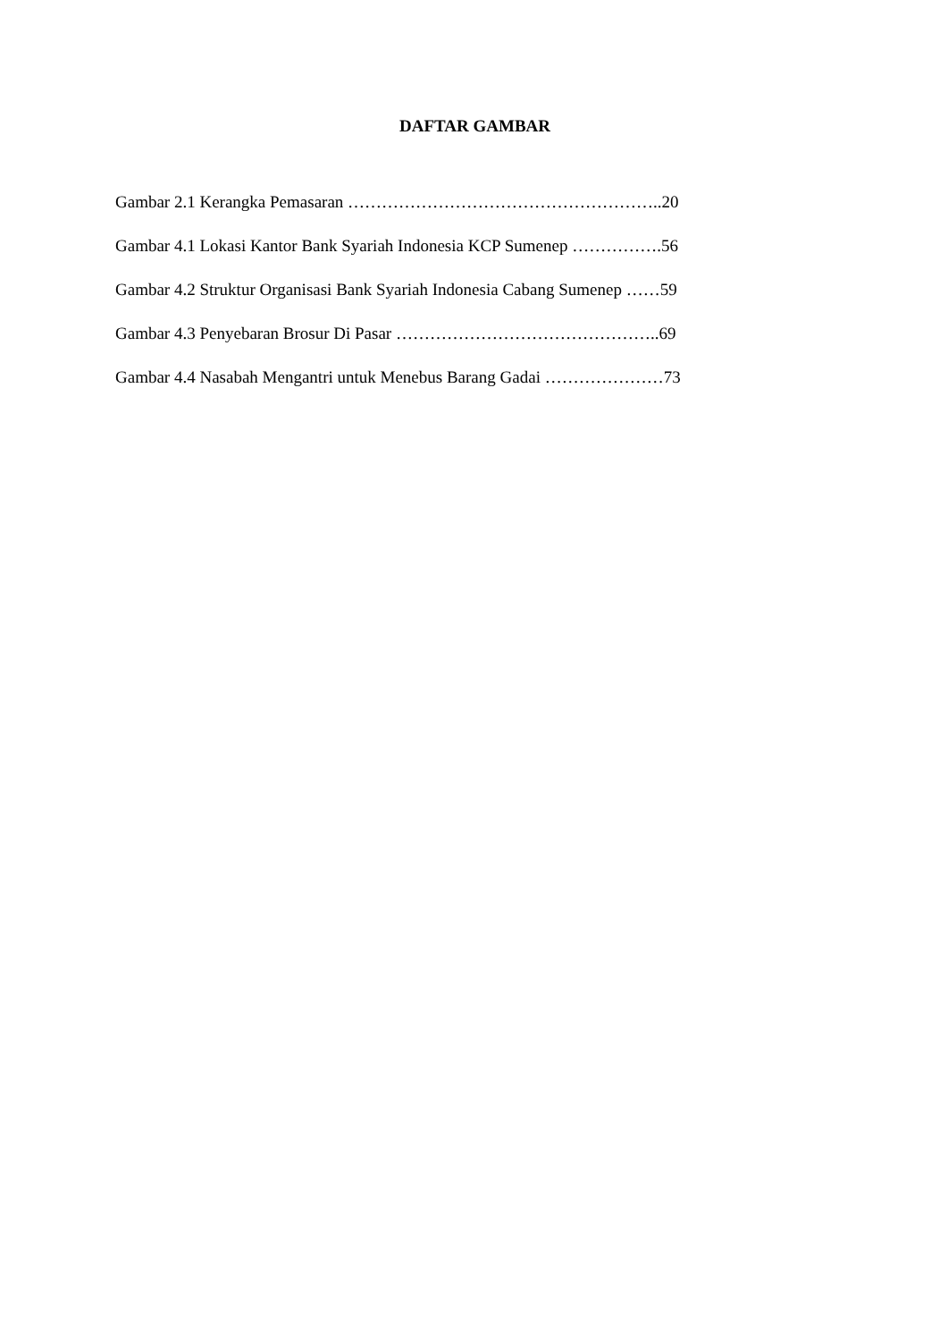DAFTAR GAMBAR
Gambar 2.1 Kerangka Pemasaran ………………………………………………..20
Gambar 4.1 Lokasi Kantor Bank Syariah Indonesia KCP Sumenep …………….56
Gambar 4.2 Struktur Organisasi Bank Syariah Indonesia Cabang Sumenep ……59
Gambar 4.3 Penyebaran Brosur Di Pasar ………………………………………..69
Gambar 4.4 Nasabah Mengantri untuk Menebus Barang Gadai …………………73